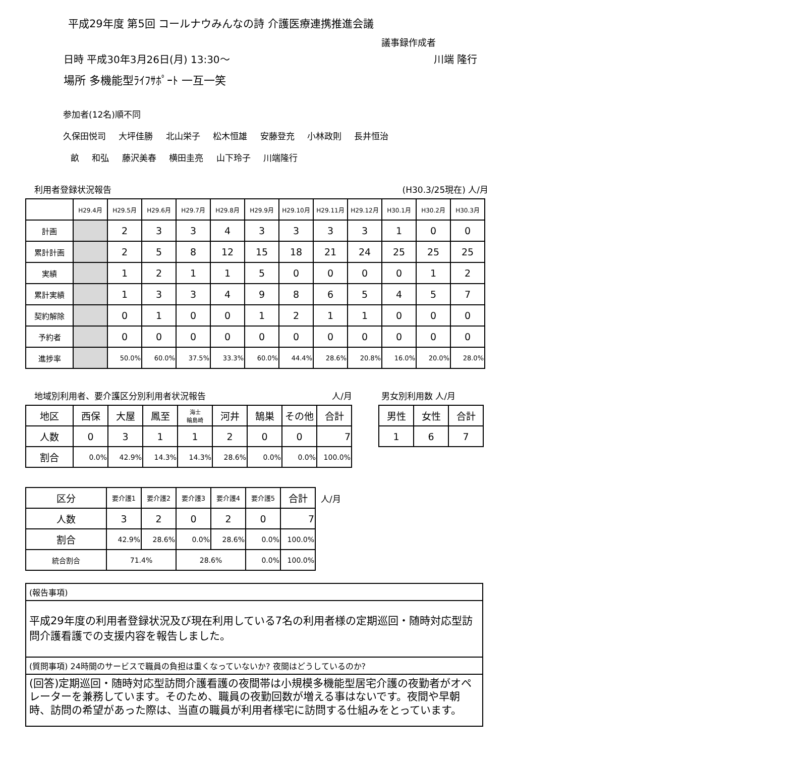平成29年度 第5回 コールナウみんなの詩 介護医療連携推進会議
議事録作成者
日時 平成30年3月26日(月) 13:30～ 川端 隆行
場所 多機能型ﾗｲﾌｻﾎﾟｰﾄ 一互一笑
参加者(12名)順不同
久保田悦司 大坪佳勝 北山栄子 松木恒雄 安藤登充 小林政則 長井恒治
畝 和弘 藤沢美春 横田圭亮 山下玲子 川端隆行
利用者登録状況報告 (H30.3/25現在) 人/月
| | H29.4月 | H29.5月 | H29.6月 | H29.7月 | H29.8月 | H29.9月 | H29.10月 | H29.11月 | H29.12月 | H30.1月 | H30.2月 | H30.3月 |
| 計画 | | 2 | 3 | 3 | 4 | 3 | 3 | 3 | 3 | 1 | 0 | 0 |
| 累計計画 | | 2 | 5 | 8 | 12 | 15 | 18 | 21 | 24 | 25 | 25 | 25 |
| 実績 | | 1 | 2 | 1 | 1 | 5 | 0 | 0 | 0 | 0 | 1 | 2 |
| 累計実績 | | 1 | 3 | 3 | 4 | 9 | 8 | 6 | 5 | 4 | 5 | 7 |
| 契約解除 | | 0 | 1 | 0 | 0 | 1 | 2 | 1 | 1 | 0 | 0 | 0 |
| 予約者 | | 0 | 0 | 0 | 0 | 0 | 0 | 0 | 0 | 0 | 0 | 0 |
| 進捗率 | | 50.0% | 60.0% | 37.5% | 33.3% | 60.0% | 44.4% | 28.6% | 20.8% | 16.0% | 20.0% | 28.0% |
地域別利用者、要介護区分別利用者状況報告 人/月
| 地区 | 西保 | 大屋 | 鳳至 | 海士 輪島崎 | 河井 | 鵠巣 | その他 | 合計 |
| 人数 | 0 | 3 | 1 | 1 | 2 | 0 | 0 | 7 |
| 割合 | 0.0% | 42.9% | 14.3% | 14.3% | 28.6% | 0.0% | 0.0% | 100.0% |
男女別利用数 人/月
| 男性 | 女性 | 合計 |
| 1 | 6 | 7 |
| 区分 | 要介護1 | 要介護2 | 要介護3 | 要介護4 | 要介護5 | 合計 |
| 人数 | 3 | 2 | 0 | 2 | 0 | 7 |
| 割合 | 42.9% | 28.6% | 0.0% | 28.6% | 0.0% | 100.0% |
| 統合割合 | 71.4% | | 28.6% | | 0.0% | 100.0% |
人/月
(報告事項)
平成29年度の利用者登録状況及び現在利用している7名の利用者様の定期巡回・随時対応型訪問介護看護での支援内容を報告しました。
(質問事項) 24時間のサービスで職員の負担は重くなっていないか? 夜間はどうしているのか?
(回答)定期巡回・随時対応型訪問介護看護の夜間帯は小規模多機能型居宅介護の夜勤者がオペレーターを兼務しています。そのため、職員の夜勤回数が増える事はないです。夜間や早朝時、訪問の希望があった際は、当直の職員が利用者様宅に訪問する仕組みをとっています。